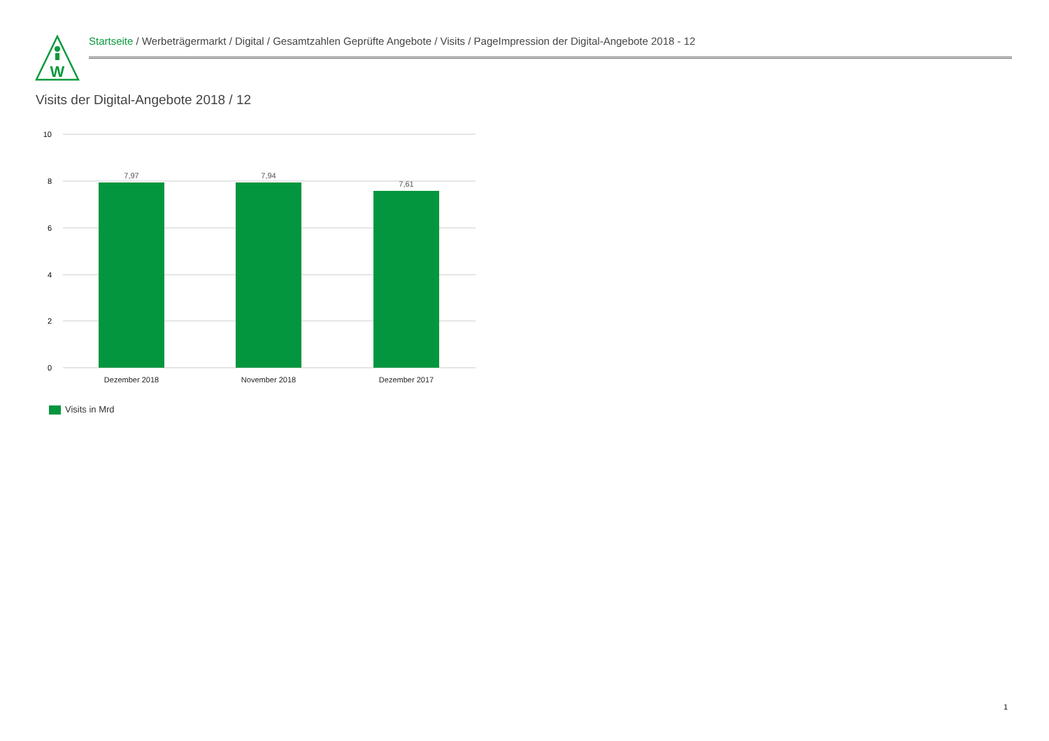W
Startseite / Werbeträgermarkt / Digital / Gesamtzahlen Geprüfte Angebote / Visits / PageImpression der Digital-Angebote 2018 - 12
Visits der Digital-Angebote 2018 / 12
10
8
6
4
2
0
7,97
7,94
7,61
Dezember 2018
November 2018
Dezember 2017
Visits in Mrd
1